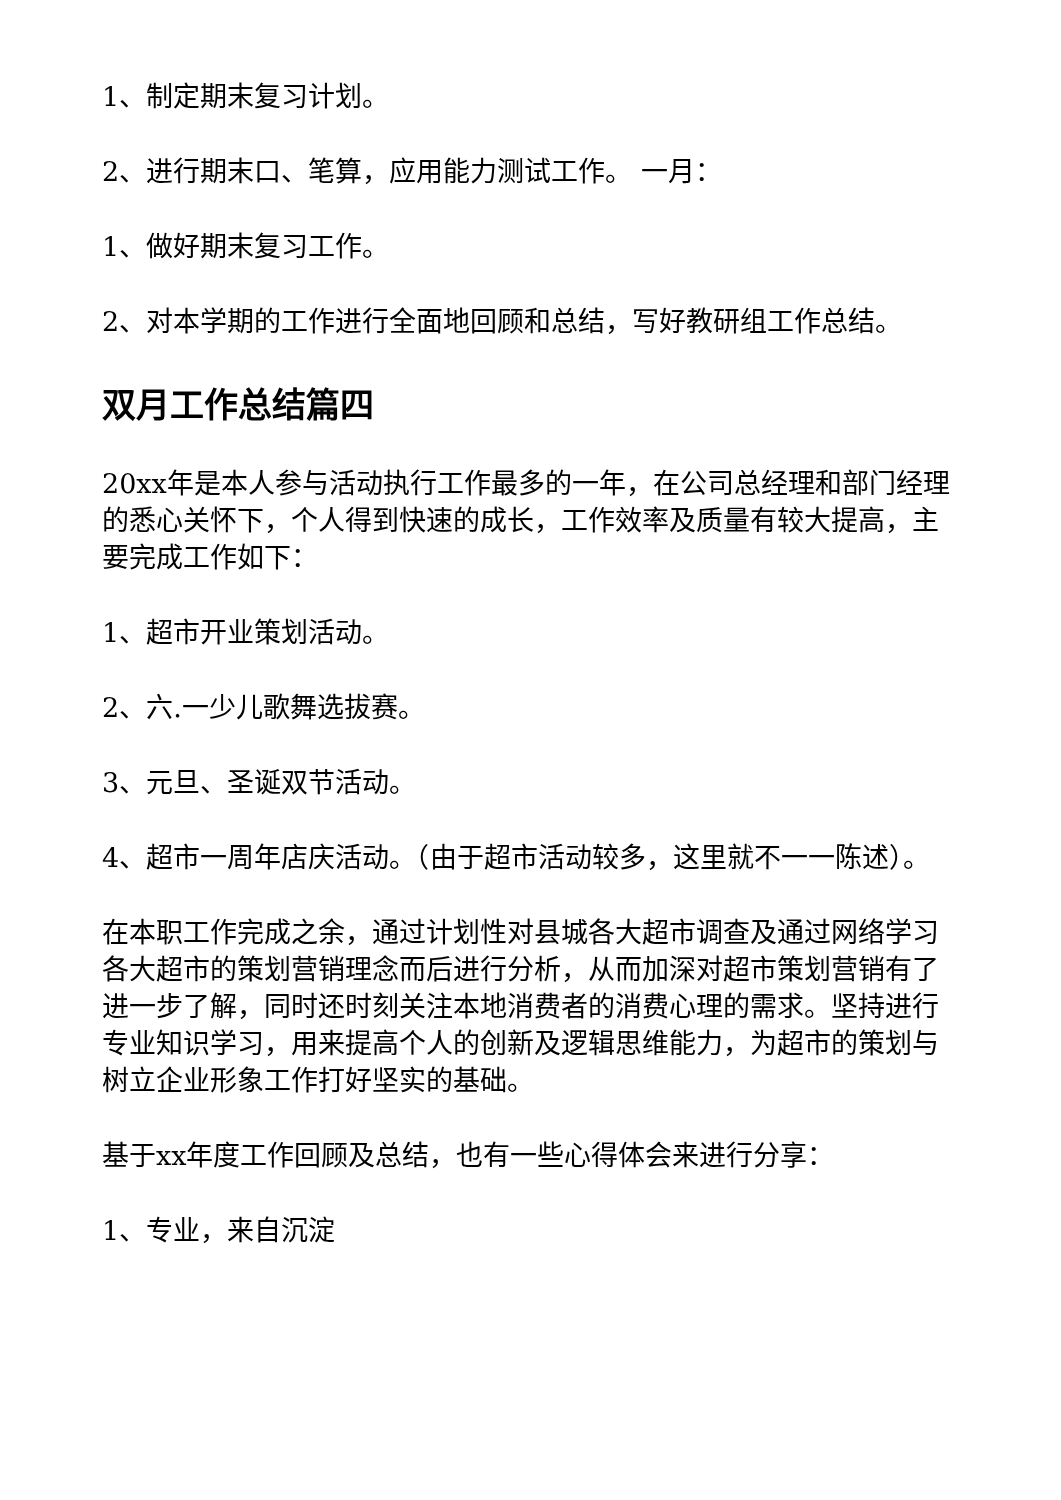1、制定期末复习计划。
2、进行期末口、笔算，应用能力测试工作。 一月：
1、做好期末复习工作。
2、对本学期的工作进行全面地回顾和总结，写好教研组工作总结。
双月工作总结篇四
20xx年是本人参与活动执行工作最多的一年，在公司总经理和部门经理的悉心关怀下，个人得到快速的成长，工作效率及质量有较大提高，主要完成工作如下：
1、超市开业策划活动。
2、六.一少儿歌舞选拔赛。
3、元旦、圣诞双节活动。
4、超市一周年店庆活动。（由于超市活动较多，这里就不一一陈述）。
在本职工作完成之余，通过计划性对县城各大超市调查及通过网络学习各大超市的策划营销理念而后进行分析，从而加深对超市策划营销有了进一步了解，同时还时刻关注本地消费者的消费心理的需求。坚持进行专业知识学习，用来提高个人的创新及逻辑思维能力，为超市的策划与树立企业形象工作打好坚实的基础。
基于xx年度工作回顾及总结，也有一些心得体会来进行分享：
1、专业，来自沉淀